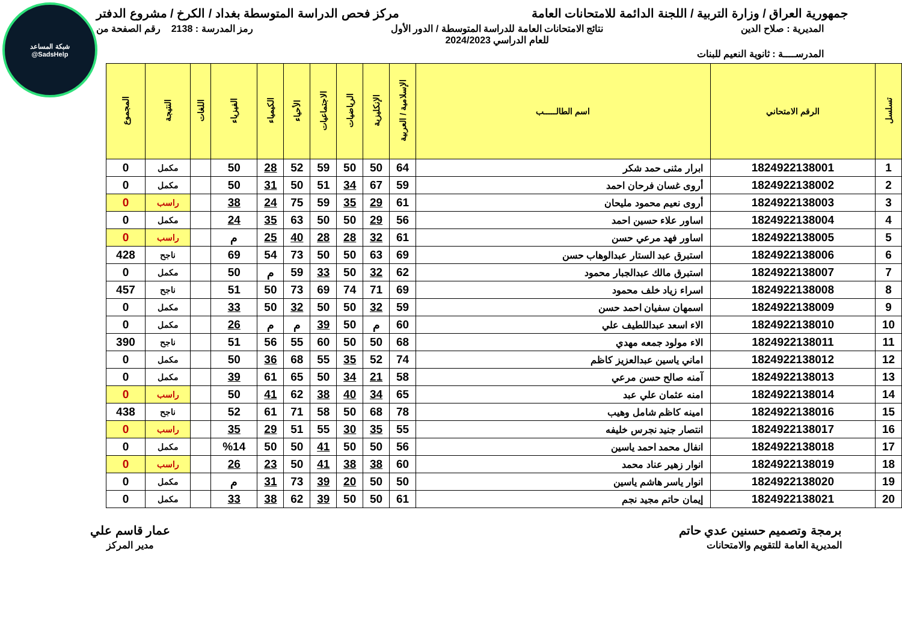شبكة المساعد
@SadsHelp
جمهورية العراق / وزارة التربية / اللجنة الدائمة للامتحانات العامة مركز فحص الدراسة المتوسطة بغداد / الكرخ / مشروع الدفتر
المديرية : صلاح الدين نتائج الامتحانات العامة للدراسة المتوسطة / الدور الأول
للعام الدراسي 2024/2023 رمز المدرسة : 2138 رقم الصفحة من
المدرســــة : ثانوية النعيم للبنات
| تسلسل | الرقم الامتحاني | اسم الطالـــــب | الإسلامية / العربية | الإنكليزية | الرياضيات | الاجتماعيات | الأحياء | الكيمياء | الفيزياء | اللغات | النتيجة | المجموع |
| --- | --- | --- | --- | --- | --- | --- | --- | --- | --- | --- | --- | --- |
| 1 | 1824922138001 | ابرار مثنى حمد شكر | 64 | 50 | 50 | 59 | 52 | 28 | 50 | | مكمل | 0 |
| 2 | 1824922138002 | أروى غسان فرحان احمد | 59 | 67 | 34 | 51 | 50 | 31 | 50 | | مكمل | 0 |
| 3 | 1824922138003 | أروى نعيم محمود مليحان | 61 | 29 | 35 | 59 | 75 | 24 | 38 | | راسب | 0 |
| 4 | 1824922138004 | اساور علاء حسين احمد | 56 | 29 | 50 | 50 | 63 | 35 | 24 | | مكمل | 0 |
| 5 | 1824922138005 | اساور فهد مرعي حسن | 61 | 32 | 28 | 28 | 40 | 25 | م | | راسب | 0 |
| 6 | 1824922138006 | استبرق عبد الستار عبدالوهاب حسن | 69 | 63 | 50 | 50 | 73 | 54 | 69 | | ناجح | 428 |
| 7 | 1824922138007 | استبرق مالك عبدالجبار محمود | 62 | 32 | 50 | 33 | 59 | م | 50 | | مكمل | 0 |
| 8 | 1824922138008 | اسراء زياد خلف محمود | 69 | 71 | 74 | 69 | 73 | 50 | 51 | | ناجح | 457 |
| 9 | 1824922138009 | اسمهان سفيان احمد حسن | 59 | 32 | 50 | 50 | 32 | 50 | 33 | | مكمل | 0 |
| 10 | 1824922138010 | الاء اسعد عبداللطيف علي | 60 | م | 50 | 39 | م | م | 26 | | مكمل | 0 |
| 11 | 1824922138011 | الاء مولود جمعه مهدي | 68 | 50 | 50 | 60 | 55 | 56 | 51 | | ناجح | 390 |
| 12 | 1824922138012 | اماني ياسين عبدالعزيز كاظم | 74 | 52 | 35 | 55 | 68 | 36 | 50 | | مكمل | 0 |
| 13 | 1824922138013 | آمنه صالح حسن مرعي | 58 | 21 | 34 | 50 | 65 | 61 | 39 | | مكمل | 0 |
| 14 | 1824922138014 | امنه عثمان علي عبد | 65 | 34 | 40 | 38 | 62 | 41 | 50 | | راسب | 0 |
| 15 | 1824922138016 | امينه كاظم شامل وهيب | 78 | 68 | 50 | 58 | 71 | 61 | 52 | | ناجح | 438 |
| 16 | 1824922138017 | انتصار جنيد نجرس خليفه | 55 | 35 | 30 | 55 | 51 | 29 | 35 | | راسب | 0 |
| 17 | 1824922138018 | انفال محمد احمد ياسين | 56 | 50 | 50 | 41 | 50 | 50 | %14 | | مكمل | 0 |
| 18 | 1824922138019 | انوار زهير عناد محمد | 60 | 38 | 38 | 41 | 50 | 23 | 26 | | راسب | 0 |
| 19 | 1824922138020 | انوار ياسر هاشم ياسين | 50 | 50 | 20 | 39 | 73 | 31 | م | | مكمل | 0 |
| 20 | 1824922138021 | إيمان حاتم مجيد نجم | 61 | 50 | 50 | 39 | 62 | 38 | 33 | | مكمل | 0 |
برمجة وتصميم حسنين عدي حاتم
المديرية العامة للتقويم والامتحانات عمار قاسم علي
مدير المركز